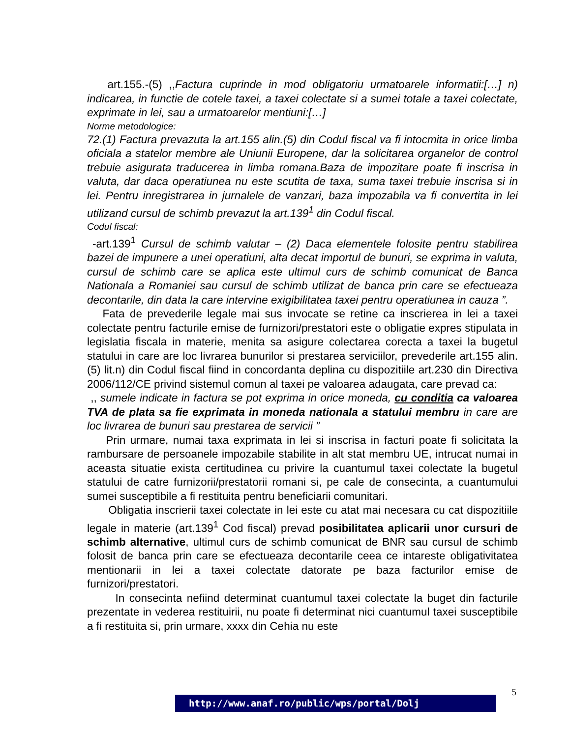art.155.-(5) ,,Factura cuprinde in mod obligatoriu urmatoarele informatii:[…] n) indicarea, in functie de cotele taxei, a taxei colectate si a sumei totale a taxei colectate, exprimate in lei, sau a urmatoarelor mentiuni:[…]
Norme metodologice:
72.(1) Factura prevazuta la art.155 alin.(5) din Codul fiscal va fi intocmita in orice limba oficiala a statelor membre ale Uniunii Europene, dar la solicitarea organelor de control trebuie asigurata traducerea in limba romana.Baza de impozitare poate fi inscrisa in valuta, dar daca operatiunea nu este scutita de taxa, suma taxei trebuie inscrisa si in lei. Pentru inregistrarea in jurnalele de vanzari, baza impozabila va fi convertita in lei utilizand cursul de schimb prevazut la art.139<sup>1</sup> din Codul fiscal.
Codul fiscal:
-art.139<sup>1</sup> Cursul de schimb valutar – (2) Daca elementele folosite pentru stabilirea bazei de impunere a unei operatiuni, alta decat importul de bunuri, se exprima in valuta, cursul de schimb care se aplica este ultimul curs de schimb comunicat de Banca Nationala a Romaniei sau cursul de schimb utilizat de banca prin care se efectueaza decontarile, din data la care intervine exigibilitatea taxei pentru operatiunea in cauza ”.
Fata de prevederile legale mai sus invocate se retine ca inscrierea in lei a taxei colectate pentru facturile emise de furnizori/prestatori este o obligatie expres stipulata in legislatia fiscala in materie, menita sa asigure colectarea corecta a taxei la bugetul statului in care are loc livrarea bunurilor si prestarea serviciilor, prevederile art.155 alin.(5) lit.n) din Codul fiscal fiind in concordanta deplina cu dispozitiile art.230 din Directiva 2006/112/CE privind sistemul comun al taxei pe valoarea adaugata, care prevad ca:
,, sumele indicate in factura se pot exprima in orice moneda, cu conditia ca valoarea TVA de plata sa fie exprimata in moneda nationala a statului membru in care are loc livrarea de bunuri sau prestarea de servicii ”
Prin urmare, numai taxa exprimata in lei si inscrisa in facturi poate fi solicitata la rambursare de persoanele impozabile stabilite in alt stat membru UE, intrucat numai in aceasta situatie exista certitudinea cu privire la cuantumul taxei colectate la bugetul statului de catre furnizorii/prestatorii romani si, pe cale de consecinta, a cuantumului sumei susceptibile a fi restituita pentru beneficiarii comunitari.
Obligatia inscrierii taxei colectate in lei este cu atat mai necesara cu cat dispozitiile legale in materie (art.139<sup>1</sup> Cod fiscal) prevad posibilitatea aplicarii unor cursuri de schimb alternative, ultimul curs de schimb comunicat de BNR sau cursul de schimb folosit de banca prin care se efectueaza decontarile ceea ce intareste obligativitatea mentionarii in lei a taxei colectate datorate pe baza facturilor emise de furnizori/prestatori.
In consecinta nefiind determinat cuantumul taxei colectate la buget din facturile prezentate in vederea restituirii, nu poate fi determinat nici cuantumul taxei susceptibile a fi restituita si, prin urmare, xxxx din Cehia nu este
5
http://www.anaf.ro/public/wps/portal/Dolj